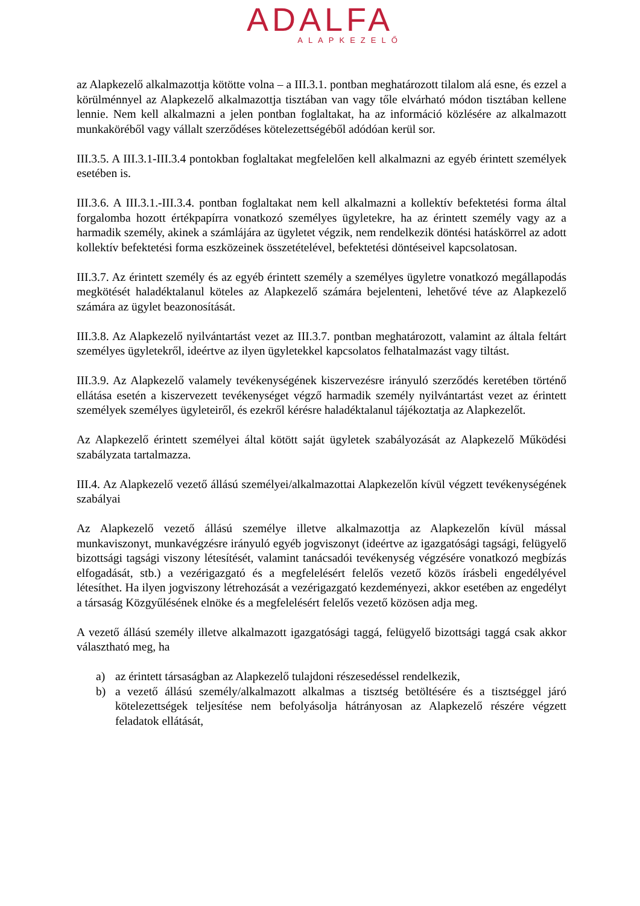ADALFA
ALAPKEZELŐ
az Alapkezelő alkalmazottja kötötte volna – a III.3.1. pontban meghatározott tilalom alá esne, és ezzel a körülménnyel az Alapkezelő alkalmazottja tisztában van vagy tőle elvárható módon tisztában kellene lennie. Nem kell alkalmazni a jelen pontban foglaltakat, ha az információ közlésére az alkalmazott munkaköréből vagy vállalt szerződéses kötelezettségéből adódóan kerül sor.
III.3.5. A III.3.1-III.3.4 pontokban foglaltakat megfelelően kell alkalmazni az egyéb érintett személyek esetében is.
III.3.6. A III.3.1.-III.3.4. pontban foglaltakat nem kell alkalmazni a kollektív befektetési forma által forgalomba hozott értékpapírra vonatkozó személyes ügyletekre, ha az érintett személy vagy az a harmadik személy, akinek a számlájára az ügyletet végzik, nem rendelkezik döntési hatáskörrel az adott kollektív befektetési forma eszközeinek összetételével, befektetési döntéseivel kapcsolatosan.
III.3.7. Az érintett személy és az egyéb érintett személy a személyes ügyletre vonatkozó megállapodás megkötését haladéktalanul köteles az Alapkezelő számára bejelenteni, lehetővé téve az Alapkezelő számára az ügylet beazonosítását.
III.3.8. Az Alapkezelő nyilvántartást vezet az III.3.7. pontban meghatározott, valamint az általa feltárt személyes ügyletekről, ideértve az ilyen ügyletekkel kapcsolatos felhatalmazást vagy tiltást.
III.3.9. Az Alapkezelő valamely tevékenységének kiszervezésre irányuló szerződés keretében történő ellátása esetén a kiszervezett tevékenységet végző harmadik személy nyilvántartást vezet az érintett személyek személyes ügyleteiről, és ezekről kérésre haladéktalanul tájékoztatja az Alapkezelőt.
Az Alapkezelő érintett személyei által kötött saját ügyletek szabályozását az Alapkezelő Működési szabályzata tartalmazza.
III.4. Az Alapkezelő vezető állású személyei/alkalmazottai Alapkezelőn kívül végzett tevékenységének szabályai
Az Alapkezelő vezető állású személye illetve alkalmazottja az Alapkezelőn kívül mással munkaviszonyt, munkavégzésre irányuló egyéb jogviszonyt (ideértve az igazgatósági tagsági, felügyelő bizottsági tagsági viszony létesítését, valamint tanácsadói tevékenység végzésére vonatkozó megbízás elfogadását, stb.) a vezérigazgató és a megfelelésért felelős vezető közös írásbeli engedélyével létesíthet. Ha ilyen jogviszony létrehozását a vezérigazgató kezdeményezi, akkor esetében az engedélyt a társaság Közgyűlésének elnöke és a megfelelésért felelős vezető közösen adja meg.
A vezető állású személy illetve alkalmazott igazgatósági taggá, felügyelő bizottsági taggá csak akkor választható meg, ha
a) az érintett társaságban az Alapkezelő tulajdoni részesedéssel rendelkezik,
b) a vezető állású személy/alkalmazott alkalmas a tisztség betöltésére és a tisztséggel járó kötelezettségek teljesítése nem befolyásolja hátrányosan az Alapkezelő részére végzett feladatok ellátását,